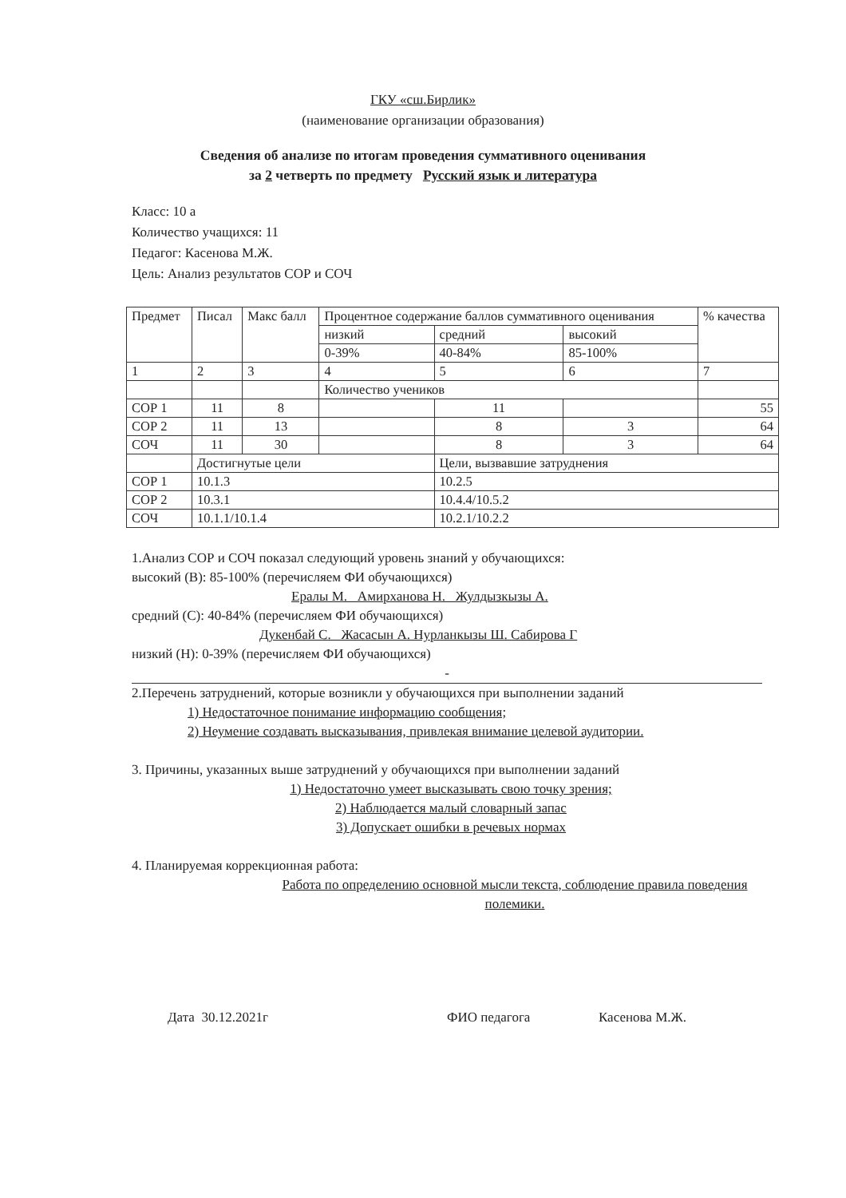ГКУ «сш.Бирлик»
(наименование организации образования)
Сведения об анализе по итогам проведения суммативного оценивания
за 2 четверть по предмету Русский язык и литература
Класс: 10 а
Количество учащихся: 11
Педагог: Касенова М.Ж.
Цель: Анализ результатов СОР и СОЧ
| Предмет | Писал | Макс балл | Процентное содержание баллов суммативного оценивания | | | % качества |
| | | | низкий | средний | высокий | |
| | | | 0-39% | 40-84% | 85-100% | |
| 1 | 2 | 3 | 4 | 5 | 6 | 7 |
| | | | Количество учеников | | | |
| СОР 1 | 11 | 8 | | 11 | | 55 |
| СОР 2 | 11 | 13 | | 8 | 3 | 64 |
| СОЧ | 11 | 30 | | 8 | 3 | 64 |
| | Достигнутые цели | | | Цели, вызвавшие затруднения | | |
| СОР 1 | 10.1.3 | | | 10.2.5 | | |
| СОР 2 | 10.3.1 | | | 10.4.4/10.5.2 | | |
| СОЧ | 10.1.1/10.1.4 | | | 10.2.1/10.2.2 | | |
1.Анализ СОР и СОЧ показал следующий уровень знаний у обучающихся:
высокий (В): 85-100% (перечисляем ФИ обучающихся)
Ералы М. Амирханова Н. Жулдызкызы А.
средний (С): 40-84% (перечисляем ФИ обучающихся)
Дукенбай С. Жасасын А. Нурланкызы Ш. Сабирова Г
низкий (Н): 0-39% (перечисляем ФИ обучающихся)
-
2.Перечень затруднений, которые возникли у обучающихся при выполнении заданий
1) Недостаточное понимание информацию сообщения;
2) Неумение создавать высказывания, привлекая внимание целевой аудитории.
3. Причины, указанных выше затруднений у обучающихся при выполнении заданий
1) Недостаточно умеет высказывать свою точку зрения;
2) Наблюдается малый словарный запас
3) Допускает ошибки в речевых нормах
4. Планируемая коррекционная работа:
Работа по определению основной мысли текста, соблюдение правила поведения полемики.
Дата 30.12.2021г ФИО педагога Касенова М.Ж.